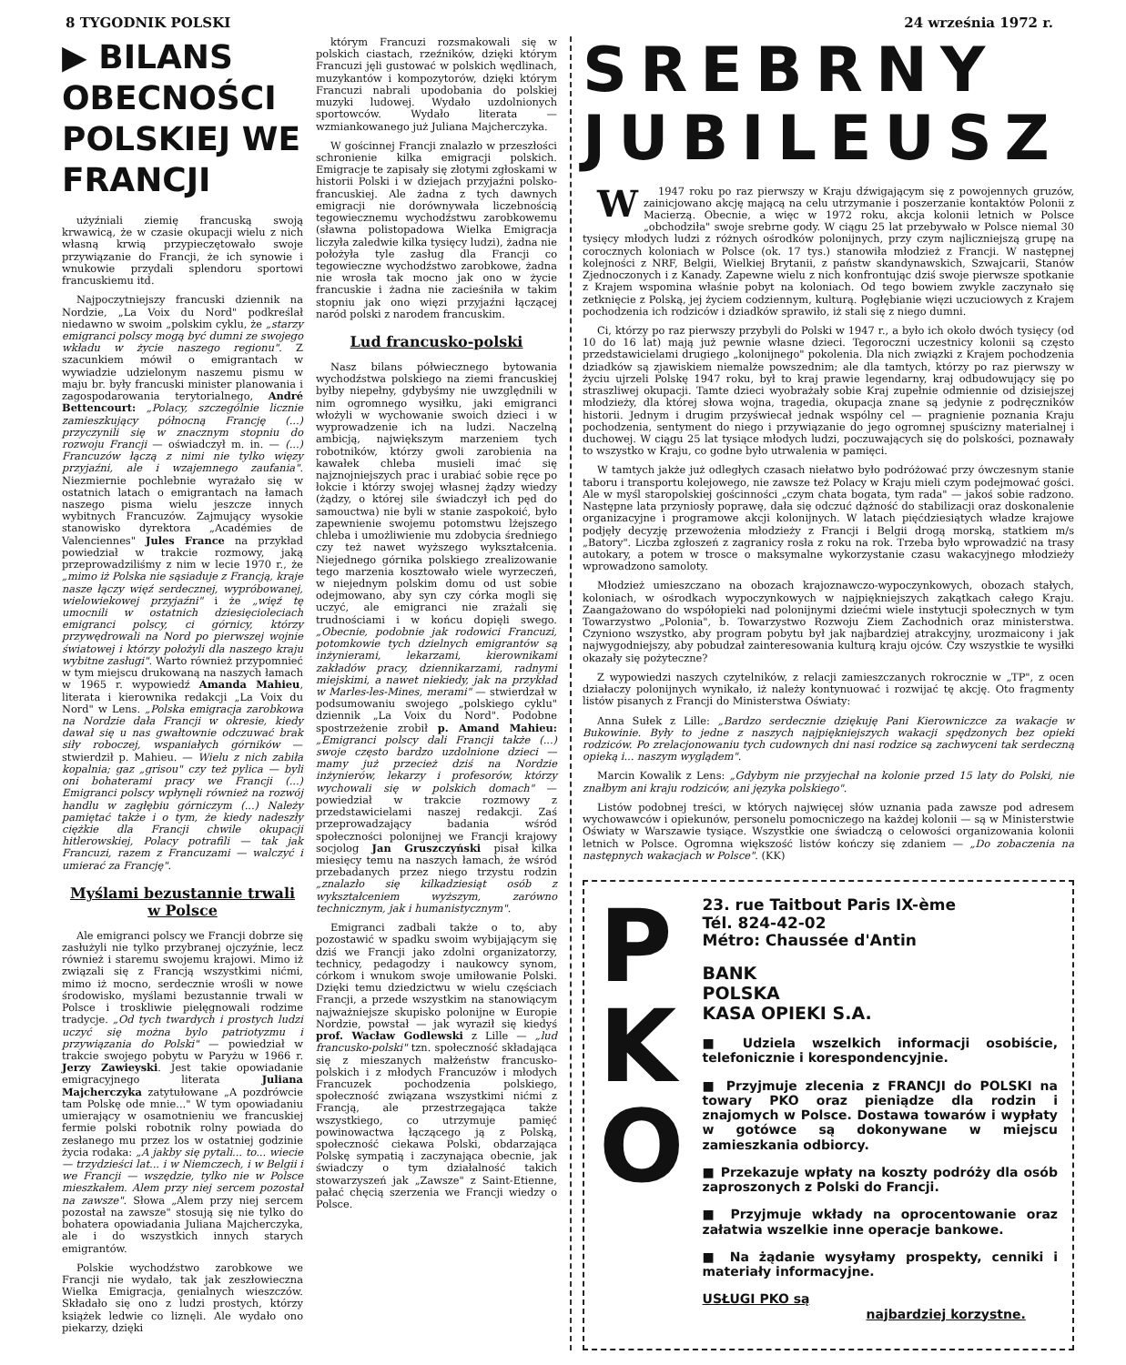8 TYGODNIK POLSKI 24 września 1972 r.
▶ BILANS OBECNOŚCI POLSKIEJ WE FRANCJI
użyźniali ziemię francuską swoją krwawicą, że w czasie okupacji wielu z nich własną krwią przypieczętowało swoje przywiązanie do Francji, że ich synowie i wnukowie przydali splendoru sportowi francuskiemu itd.
Najpoczytniejszy francuski dziennik na Nordzie, „La Voix du Nord" podkreślał niedawno w swoim „polskim cyklu, że „starzy emigranci polscy mogą być dumni ze swojego wkładu w życie naszego regionu". Z szacunkiem mówił o emigrantach w wywiadzie udzielonym naszemu pismu w maju br. były francuski minister planowania i zagospodarowania terytorialnego, André Bettencourt: „Polacy, szczególnie licznie zamieszkujący północną Francję (...) przyczynili się w znacznym stopniu do rozwoju Francji — oświadczył m. in. — (...) Francuzów łączą z nimi nie tylko więzy przyjaźni, ale i wzajemnego zaufania". Niezmiernie pochlebnie wyrażało się w ostatnich latach o emigrantach na łamach naszego pisma wielu jeszcze innych wybitnych Francuzów. Zajmujący wysokie stanowisko dyrektora „Académies de Valenciennes" Jules France na przykład powiedział w trakcie rozmowy, jaką przeprowadziliśmy z nim w lecie 1970 r., że „mimo iż Polska nie sąsiaduje z Francją, kraje nasze łączy więź serdecznej, wypróbowanej, wielowiekowej przyjaźni" i że „więź tę umocnili w ostatnich dziesięcioleciach emigranci polscy, ci górnicy, którzy przywędrowali na Nord po pierwszej wojnie światowej i którzy położyli dla naszego kraju wybitne zasługi". Warto również przypomnieć w tym miejscu drukowaną na naszych łamach w 1965 r. wypowiedź Amanda Mahieu, literata i kierownika redakcji „La Voix du Nord" w Lens. „Polska emigracja zarobkowa na Nordzie dała Francji w okresie, kiedy dawał się u nas gwałtownie odczuwać brak siły roboczej, wspaniałych górników — stwierdził p. Mahieu. — Wielu z nich zabiła kopalnia; gaz „grisou" czy też pylica — byli oni bohaterami pracy we Francji (...) Emigranci polscy wpłynęli również na rozwój handlu w zagłębiu górniczym (...) Należy pamiętać także i o tym, że kiedy nadeszły ciężkie dla Francji chwile okupacji hitlerowskiej, Polacy potrafili — tak jak Francuzi, razem z Francuzami — walczyć i umierać za Francję".
Myślami bezustannie trwali w Polsce
Ale emigranci polscy we Francji dobrze się zasłużyli nie tylko przybranej ojczyźnie, lecz również i staremu swojemu krajowi. Mimo iż związali się z Francją wszystkimi nićmi, mimo iż mocno, serdecznie wrośli w nowe środowisko, myślami bezustannie trwali w Polsce i troskliwie pielęgnowali rodzime tradycje. „Od tych twardych i prostych ludzi uczyć się można bylo patriotyzmu i przywiązania do Polski" — powiedział w trakcie swojego pobytu w Paryżu w 1966 r. Jerzy Zawieyski. Jest takie opowiadanie emigracyjnego literata Juliana Majcherczyka zatytułowane „A pozdrówcie tam Polskę ode mnie..." W tym opowiadaniu umierający w osamotnieniu we francuskiej fermie polski robotnik rolny powiada do zesłanego mu przez los w ostatniej godzinie życia rodaka: „A jakby się pytali... to... wiecie — trzydzieści lat... i w Niemczech, i w Belgii i we Francji — wszędzie, tylko nie w Polsce mieszkałem. Alem przy niej sercem pozostał na zawsze". Słowa „Alem przy niej sercem pozostał na zawsze" stosują się nie tylko do bohatera opowiadania Juliana Majcherczyka, ale i do wszystkich innych starych emigrantów.
Polskie wychodźstwo zarobkowe we Francji nie wydało, tak jak zeszłowieczna Wielka Emigracja, genialnych wieszczów. Składało się ono z ludzi prostych, którzy książek ledwie co liznęli. Ale wydało ono piekarzy, dzięki
którym Francuzi rozsmakowali się w polskich ciastach, rzeźników, dzięki którym Francuzi jęli gustować w polskich wędlinach, muzykantów i kompozytorów, dzięki którym Francuzi nabrali upodobania do polskiej muzyki ludowej. Wydało uzdolnionych sportowców. Wydało literata — wzmiankowanego już Juliana Majcherczyka.
W gościnnej Francji znalazło w przeszłości schronienie kilka emigracji polskich. Emigracje te zapisały się złotymi zgłoskami w historii Polski i w dziejach przyjaźni polsko-francuskiej. Ale żadna z tych dawnych emigracji nie dorównywała liczebnością tegowiecznemu wychodźstwu zarobkowemu (sławna polistopadowa Wielka Emigracja liczyła zaledwie kilka tysięcy ludzi), żadna nie położyła tyle zasług dla Francji co tegowieczne wychodźstwo zarobkowe, żadna nie wrosła tak mocno jak ono w życie francuskie i żadna nie zacieśniła w takim stopniu jak ono więzi przyjaźni łączącej naród polski z narodem francuskim.
Lud francusko-polski
Nasz bilans półwiecznego bytowania wychodźstwa polskiego na ziemi francuskiej byłby niepełny, gdybyśmy nie uwzględnili w nim ogromnego wysiłku, jaki emigranci włożyli w wychowanie swoich dzieci i w wyprowadzenie ich na ludzi. Naczelną ambicją, największym marzeniem tych robotników, którzy gwoli zarobienia na kawałek chleba musieli imać się najznojniejszych prac i urabiać sobie ręce po łokcie i którzy swojej własnej żądzy wiedzy (żądzy, o której sile świadczył ich pęd do samouctwa) nie byli w stanie zaspokoić, było zapewnienie swojemu potomstwu lżejszego chleba i umożliwienie mu zdobycia średniego czy też nawet wyższego wykształcenia. Niejednego górnika polskiego zrealizowanie tego marzenia kosztowało wiele wyrzeczeń, w niejednym polskim domu od ust sobie odejmowano, aby syn czy córka mogli się uczyć, ale emigranci nie zrażali się trudnościami i w końcu dopięli swego. „Obecnie, podobnie jak rodowici Francuzi, potomkowie tych dzielnych emigrantów są inżynierami, lekarzami, kierownikami zakładów pracy, dziennikarzami, radnymi miejskimi, a nawet niekiedy, jak na przykład w Marles-les-Mines, merami" — stwierdzał w podsumowaniu swojego „polskiego cyklu" dziennik „La Voix du Nord". Podobne spostrzeżenie zrobił p. Amand Mahieu: „Emigranci polscy dali Francji także (...) swoje często bardzo uzdolnione dzieci — mamy już przecież dziś na Nordzie inżynierów, lekarzy i profesorów, którzy wychowali się w polskich domach" — powiedział w trakcie rozmowy z przedstawicielami naszej redakcji. Zaś przeprowadzający badania wśród społeczności polonijnej we Francji krajowy socjolog Jan Gruszczyński pisał kilka miesięcy temu na naszych łamach, że wśród przebadanych przez niego trzystu rodzin „znalazło się kilkadziesiąt osób z wykształceniem wyższym, zarówno technicznym, jak i humanistycznym".
Emigranci zadbali także o to, aby pozostawić w spadku swoim wybijającym się dziś we Francji jako zdolni organizatorzy, technicy, pedagodzy i naukowcy synom, córkom i wnukom swoje umiłowanie Polski. Dzięki temu dziedzictwu w wielu częściach Francji, a przede wszystkim na stanowiącym najważniejsze skupisko polonijne w Europie Nordzie, powstał — jak wyraził się kiedyś prof. Wacław Godlewski z Lille — „lud francusko-polski" tzn. społeczność składająca się z mieszanych małżeństw francusko-polskich i z młodych Francuzów i młodych Francuzek pochodzenia polskiego, społeczność związana wszystkimi nićmi z Francją, ale przestrzegająca także wszystkiego, co utrzymuje pamięć powinowactwa łączącego ją z Polską, społeczność ciekawa Polski, obdarzająca Polskę sympatią i zaczynająca obecnie, jak świadczy o tym działalność takich stowarzyszeń jak „Zawsze" z Saint-Etienne, pałać chęcią szerzenia we Francji wiedzy o Polsce.
SREBRNY JUBILEUSZ
W 1947 roku po raz pierwszy w Kraju dźwigającym się z powojennych gruzów, zainicjowano akcję mającą na celu utrzymanie i poszerzanie kontaktów Polonii z Macierzą. Obecnie, a więc w 1972 roku, akcja kolonii letnich w Polsce „obchodziła" swoje srebrne gody. W ciągu 25 lat przebywało w Polsce niemal 30 tysięcy młodych ludzi z różnych ośrodków polonijnych, przy czym najliczniejszą grupę na corocznych koloniach w Polsce (ok. 17 tys.) stanowiła młodzież z Francji. W następnej kolejności z NRF, Belgii, Wielkiej Brytanii, z państw skandynawskich, Szwajcarii, Stanów Zjednoczonych i z Kanady. Zapewne wielu z nich konfrontując dziś swoje pierwsze spotkanie z Krajem wspomina właśnie pobyt na koloniach. Od tego bowiem zwykle zaczynało się zetknięcie z Polską, jej życiem codziennym, kulturą. Pogłębianie więzi uczuciowych z Krajem pochodzenia ich rodziców i dziadków sprawiło, iż stali się z niego dumni.
Ci, którzy po raz pierwszy przybyli do Polski w 1947 r., a było ich około dwóch tysięcy (od 10 do 16 lat) mają już pewnie własne dzieci. Tegoroczni uczestnicy kolonii są często przedstawicielami drugiego „kolonijnego" pokolenia. Dla nich związki z Krajem pochodzenia dziadków są zjawiskiem niemalże powszednim; ale dla tamtych, którzy po raz pierwszy w życiu ujrzeli Polskę 1947 roku, był to kraj prawie legendarny, kraj odbudowujący się po straszliwej okupacji. Tamte dzieci wyobrażały sobie Kraj zupełnie odmiennie od dzisiejszej młodzieży, dla której słowa wojna, tragedia, okupacja znane są jedynie z podręczników historii. Jednym i drugim przyświecał jednak wspólny cel — pragnienie poznania Kraju pochodzenia, sentyment do niego i przywiązanie do jego ogromnej spuścizny materialnej i duchowej. W ciągu 25 lat tysiące młodych ludzi, poczuwających się do polskości, poznawały to wszystko w Kraju, co godne było utrwalenia w pamięci.
W tamtych jakże już odległych czasach niełatwo było podróżować przy ówczesnym stanie taboru i transportu kolejowego, nie zawsze też Polacy w Kraju mieli czym podejmować gości. Ale w myśl staropolskiej gościnności „czym chata bogata, tym rada" — jakoś sobie radzono. Następne lata przyniosły poprawę, dała się odczuć dążność do stabilizacji oraz doskonalenie organizacyjne i programowe akcji kolonijnych. W latach pięćdziesiątych władze krajowe podjęły decyzję przewożenia młodzieży z Francji i Belgii drogą morską, statkiem m/s „Batory". Liczba zgłoszeń z zagranicy rosła z roku na rok. Trzeba było wprowadzić na trasy autokary, a potem w trosce o maksymalne wykorzystanie czasu wakacyjnego młodzieży wprowadzono samoloty.
Młodzież umieszczano na obozach krajoznawczo-wypoczynkowych, obozach stałych, koloniach, w ośrodkach wypoczynkowych w najpiękniejszych zakątkach całego Kraju. Zaangażowano do współopieki nad polonijnymi dziećmi wiele instytucji społecznych w tym Towarzystwo „Polonia", b. Towarzystwo Rozwoju Ziem Zachodnich oraz ministerstwa. Czyniono wszystko, aby program pobytu był jak najbardziej atrakcyjny, urozmaicony i jak najwygodniejszy, aby pobudzał zainteresowania kulturą kraju ojców. Czy wszystkie te wysiłki okazały się pożyteczne?
Z wypowiedzi naszych czytelników, z relacji zamieszczanych rokrocznie w „TP", z ocen działaczy polonijnych wynikało, iż należy kontynuować i rozwijać tę akcję. Oto fragmenty listów pisanych z Francji do Ministerstwa Oświaty:
Anna Sułek z Lille: „Bardzo serdecznie dziękuję Pani Kierowniczce za wakacje w Bukowinie. Były to jedne z naszych najpiękniejszych wakacji spędzonych bez opieki rodziców. Po zrelacjonowaniu tych cudownych dni nasi rodzice są zachwyceni tak serdeczną opieką i... naszym wyglądem".
Marcin Kowalik z Lens: „Gdybym nie przyjechał na kolonie przed 15 laty do Polski, nie znałbym ani kraju rodziców, ani języka polskiego".
Listów podobnej treści, w których najwięcej słów uznania pada zawsze pod adresem wychowawców i opiekunów, personelu pomocniczego na każdej kolonii — są w Ministerstwie Oświaty w Warszawie tysiące. Wszystkie one świadczą o celowości organizowania kolonii letnich w Polsce. Ogromna większość listów kończy się zdaniem — „Do zobaczenia na następnych wakacjach w Polsce". (KK)
P
K
O
23. rue Taitbout Paris IX-ème
Tél. 824-42-02
Métro: Chaussée d'Antin
BANK
POLSKA
KASA OPIEKI S.A.
■ Udziela wszelkich informacji osobiście, telefonicznie i korespondencyjnie.
■ Przyjmuje zlecenia z FRANCJI do POLSKI na towary PKO oraz pieniądze dla rodzin i znajomych w Polsce. Dostawa towarów i wypłaty w gotówce są dokonywane w miejscu zamieszkania odbiorcy.
■ Przekazuje wpłaty na koszty podróży dla osób zaproszonych z Polski do Francji.
■ Przyjmuje wkłady na oprocentowanie oraz załatwia wszelkie inne operacje bankowe.
■ Na żądanie wysyłamy prospekty, cenniki i materiały informacyjne.
USŁUGI PKO są
najbardziej korzystne.